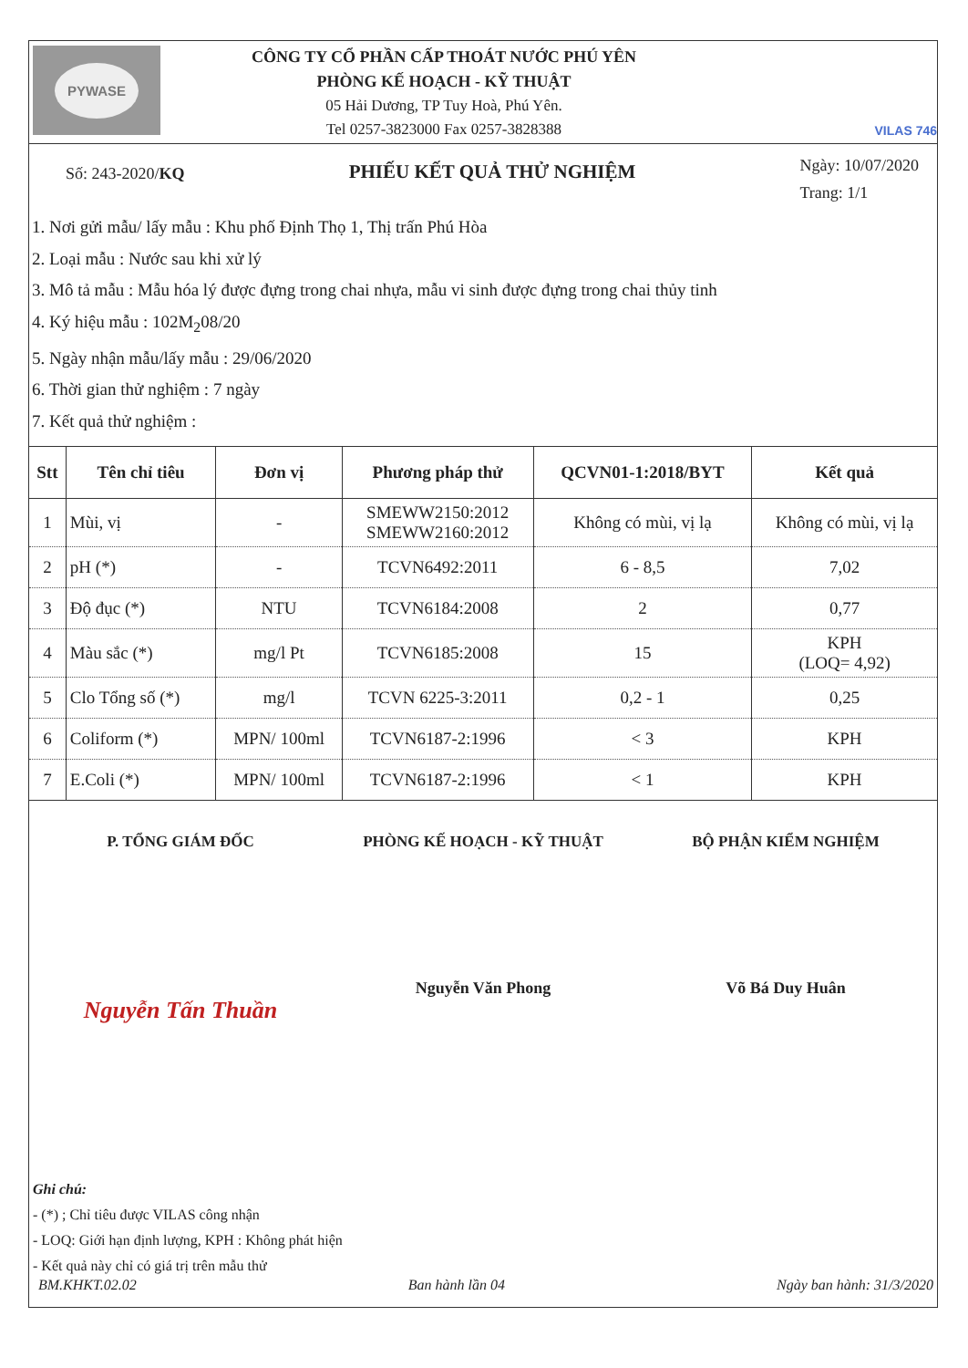PYWASE
CÔNG TY CỔ PHẦN CẤP THOÁT NƯỚC PHÚ YÊN
PHÒNG KẾ HOẠCH - KỸ THUẬT
05 Hải Dương, TP Tuy Hoà, Phú Yên.
Tel 0257-3823000 Fax 0257-3828388
VILAS 746
Số: 243-2020/KQ
PHIẾU KẾT QUẢ THỬ NGHIỆM
Ngày: 10/07/2020
Trang: 1/1
1. Nơi gửi mẫu/ lấy mẫu : Khu phố Định Thọ 1, Thị trấn Phú Hòa
2. Loại mẫu : Nước sau khi xử lý
3. Mô tả mẫu : Mẫu hóa lý được đựng trong chai nhựa, mẫu vi sinh được đựng trong chai thủy tinh
4. Ký hiệu mẫu : 102M<sub>2</sub>08/20
5. Ngày nhận mẫu/lấy mẫu : 29/06/2020
6. Thời gian thử nghiệm : 7 ngày
7. Kết quả thử nghiệm :
| Stt | Tên chỉ tiêu | Đơn vị | Phương pháp thử | QCVN01-1:2018/BYT | Kết quả |
| --- | --- | --- | --- | --- | --- |
| 1 | Mùi, vị | - | SMEWW2150:2012 SMEWW2160:2012 | Không có mùi, vị lạ | Không có mùi, vị lạ |
| 2 | pH (*) | - | TCVN6492:2011 | 6 - 8,5 | 7,02 |
| 3 | Độ đục (*) | NTU | TCVN6184:2008 | 2 | 0,77 |
| 4 | Màu sắc (*) | mg/l Pt | TCVN6185:2008 | 15 | KPH (LOQ= 4,92) |
| 5 | Clo Tổng số (*) | mg/l | TCVN 6225-3:2011 | 0,2 - 1 | 0,25 |
| 6 | Coliform (*) | MPN/ 100ml | TCVN6187-2:1996 | < 3 | KPH |
| 7 | E.Coli (*) | MPN/ 100ml | TCVN6187-2:1996 | < 1 | KPH |
P. TỔNG GIÁM ĐỐC PHÒNG KẾ HOẠCH - KỸ THUẬT BỘ PHẬN KIỂM NGHIỆM
Nguyễn Tấn Thuần
Nguyễn Văn Phong Võ Bá Duy Huân
Ghi chú:
- (*) ; Chỉ tiêu được VILAS công nhận
- LOQ: Giới hạn định lượng, KPH : Không phát hiện
- Kết quả này chỉ có giá trị trên mẫu thử
BM.KHKT.02.02 Ban hành lần 04 Ngày ban hành: 31/3/2020